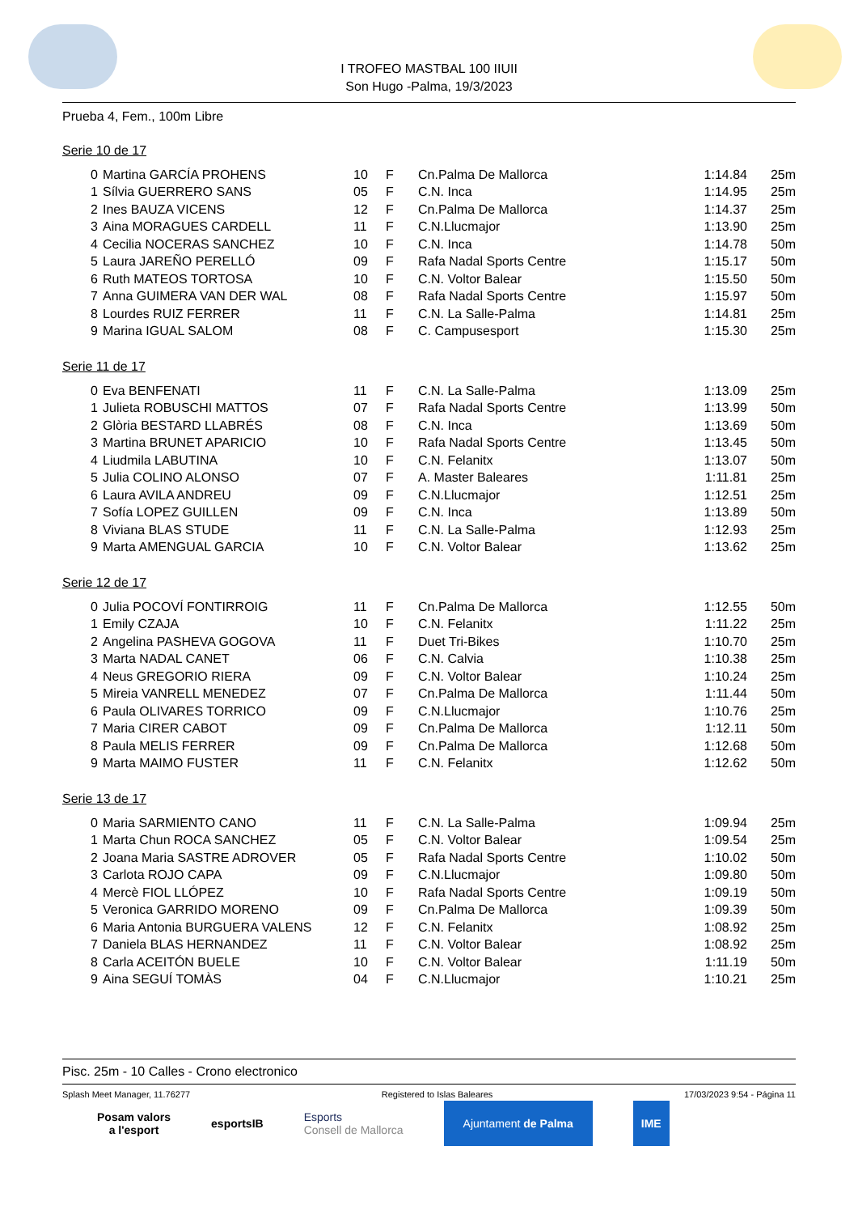I TROFEO MASTBAL 100 IIUII
Son Hugo -Palma, 19/3/2023
Prueba 4, Fem., 100m Libre
Serie 10 de 17
| 0 | Martina GARCÍA PROHENS | 10 | F | Cn.Palma De Mallorca | | 1:14.84 | 25m |
| 1 | Sílvia GUERRERO SANS | 05 | F | C.N. Inca | | 1:14.95 | 25m |
| 2 | Ines BAUZA VICENS | 12 | F | Cn.Palma De Mallorca | | 1:14.37 | 25m |
| 3 | Aina MORAGUES CARDELL | 11 | F | C.N.Llucmajor | | 1:13.90 | 25m |
| 4 | Cecilia NOCERAS SANCHEZ | 10 | F | C.N. Inca | | 1:14.78 | 50m |
| 5 | Laura JAREÑO PERELLÓ | 09 | F | Rafa Nadal Sports Centre | | 1:15.17 | 50m |
| 6 | Ruth MATEOS TORTOSA | 10 | F | C.N. Voltor Balear | | 1:15.50 | 50m |
| 7 | Anna GUIMERA VAN DER WAL | 08 | F | Rafa Nadal Sports Centre | | 1:15.97 | 50m |
| 8 | Lourdes RUIZ FERRER | 11 | F | C.N. La Salle-Palma | | 1:14.81 | 25m |
| 9 | Marina IGUAL SALOM | 08 | F | C. Campusesport | | 1:15.30 | 25m |
Serie 11 de 17
| 0 | Eva BENFENATI | 11 | F | C.N. La Salle-Palma | | 1:13.09 | 25m |
| 1 | Julieta ROBUSCHI MATTOS | 07 | F | Rafa Nadal Sports Centre | | 1:13.99 | 50m |
| 2 | Glòria BESTARD LLABRÉS | 08 | F | C.N. Inca | | 1:13.69 | 50m |
| 3 | Martina BRUNET APARICIO | 10 | F | Rafa Nadal Sports Centre | | 1:13.45 | 50m |
| 4 | Liudmila LABUTINA | 10 | F | C.N. Felanitx | | 1:13.07 | 50m |
| 5 | Julia COLINO ALONSO | 07 | F | A. Master Baleares | | 1:11.81 | 25m |
| 6 | Laura AVILA ANDREU | 09 | F | C.N.Llucmajor | | 1:12.51 | 25m |
| 7 | Sofía LOPEZ GUILLEN | 09 | F | C.N. Inca | | 1:13.89 | 50m |
| 8 | Viviana BLAS STUDE | 11 | F | C.N. La Salle-Palma | | 1:12.93 | 25m |
| 9 | Marta AMENGUAL GARCIA | 10 | F | C.N. Voltor Balear | | 1:13.62 | 25m |
Serie 12 de 17
| 0 | Julia POCOVÍ FONTIRROIG | 11 | F | Cn.Palma De Mallorca | | 1:12.55 | 50m |
| 1 | Emily CZAJA | 10 | F | C.N. Felanitx | | 1:11.22 | 25m |
| 2 | Angelina PASHEVA GOGOVA | 11 | F | Duet Tri-Bikes | | 1:10.70 | 25m |
| 3 | Marta NADAL CANET | 06 | F | C.N. Calvia | | 1:10.38 | 25m |
| 4 | Neus GREGORIO RIERA | 09 | F | C.N. Voltor Balear | | 1:10.24 | 25m |
| 5 | Mireia VANRELL MENEDEZ | 07 | F | Cn.Palma De Mallorca | | 1:11.44 | 50m |
| 6 | Paula OLIVARES TORRICO | 09 | F | C.N.Llucmajor | | 1:10.76 | 25m |
| 7 | Maria CIRER CABOT | 09 | F | Cn.Palma De Mallorca | | 1:12.11 | 50m |
| 8 | Paula MELIS FERRER | 09 | F | Cn.Palma De Mallorca | | 1:12.68 | 50m |
| 9 | Marta MAIMO FUSTER | 11 | F | C.N. Felanitx | | 1:12.62 | 50m |
Serie 13 de 17
| 0 | Maria SARMIENTO CANO | 11 | F | C.N. La Salle-Palma | | 1:09.94 | 25m |
| 1 | Marta Chun ROCA SANCHEZ | 05 | F | C.N. Voltor Balear | | 1:09.54 | 25m |
| 2 | Joana Maria SASTRE ADROVER | 05 | F | Rafa Nadal Sports Centre | | 1:10.02 | 50m |
| 3 | Carlota ROJO CAPA | 09 | F | C.N.Llucmajor | | 1:09.80 | 50m |
| 4 | Mercè FIOL LLÓPEZ | 10 | F | Rafa Nadal Sports Centre | | 1:09.19 | 50m |
| 5 | Veronica GARRIDO MORENO | 09 | F | Cn.Palma De Mallorca | | 1:09.39 | 50m |
| 6 | Maria Antonia BURGUERA VALENS | 12 | F | C.N. Felanitx | | 1:08.92 | 25m |
| 7 | Daniela BLAS HERNANDEZ | 11 | F | C.N. Voltor Balear | | 1:08.92 | 25m |
| 8 | Carla ACEITÓN BUELE | 10 | F | C.N. Voltor Balear | | 1:11.19 | 50m |
| 9 | Aina SEGUÍ TOMÀS | 04 | F | C.N.Llucmajor | | 1:10.21 | 25m |
Pisc. 25m - 10 Calles - Crono electronico
Splash Meet Manager, 11.76277 Registered to Islas Baleares 17/03/2023 9:54 - Página 11
Posam valors
a l'esport
esportsIB
Esports
Consell de Mallorca
Ajuntament de Palma IME